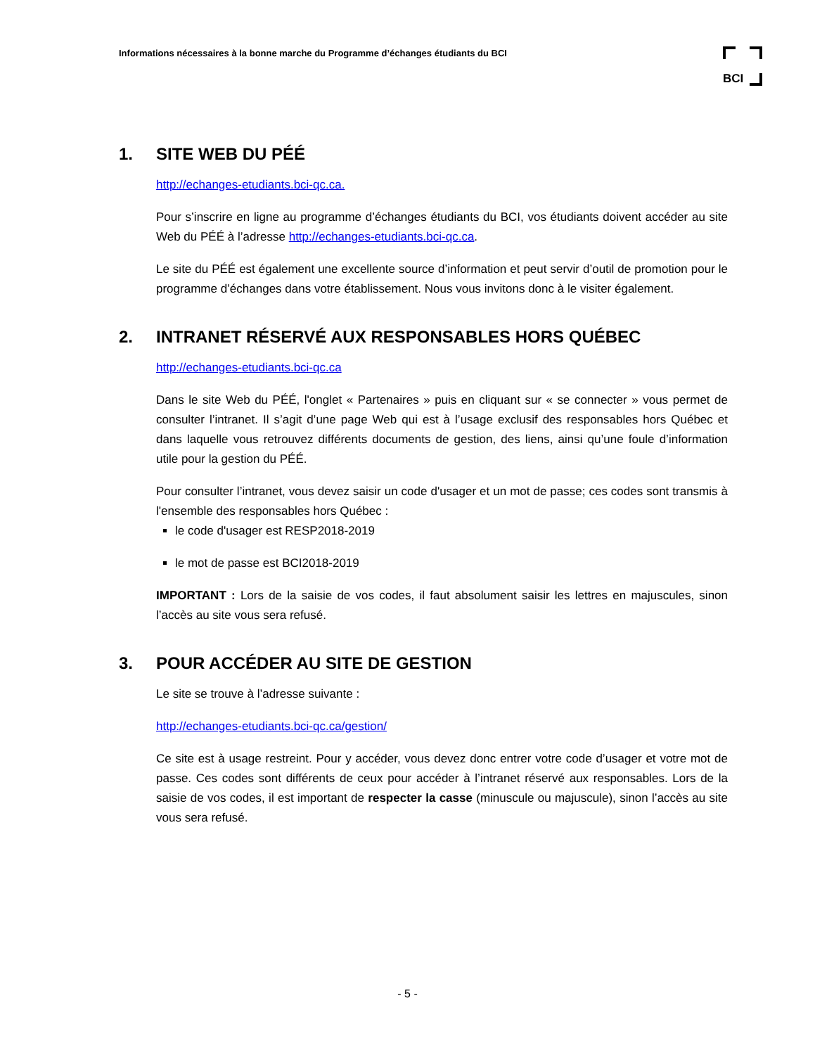Informations nécessaires à la bonne marche du Programme d’échanges étudiants du BCI
BCI
1. SITE WEB DU PÉÉ
http://echanges-etudiants.bci-qc.ca.
Pour s’inscrire en ligne au programme d’échanges étudiants du BCI, vos étudiants doivent accéder au site Web du PÉÉ à l’adresse http://echanges-etudiants.bci-qc.ca.
Le site du PÉÉ est également une excellente source d’information et peut servir d’outil de promotion pour le programme d’échanges dans votre établissement. Nous vous invitons donc à le visiter également.
2. INTRANET RÉSERVÉ AUX RESPONSABLES HORS QUÉBEC
http://echanges-etudiants.bci-qc.ca
Dans le site Web du PÉÉ, l'onglet « Partenaires » puis en cliquant sur « se connecter » vous permet de consulter l’intranet. Il s’agit d’une page Web qui est à l’usage exclusif des responsables hors Québec et dans laquelle vous retrouvez différents documents de gestion, des liens, ainsi qu’une foule d’information utile pour la gestion du PÉÉ.
Pour consulter l’intranet, vous devez saisir un code d'usager et un mot de passe; ces codes sont transmis à l'ensemble des responsables hors Québec :
le code d'usager est RESP2018-2019
le mot de passe est BCI2018-2019
IMPORTANT : Lors de la saisie de vos codes, il faut absolument saisir les lettres en majuscules, sinon l’accès au site vous sera refusé.
3. POUR ACCÉDER AU SITE DE GESTION
Le site se trouve à l’adresse suivante :
http://echanges-etudiants.bci-qc.ca/gestion/
Ce site est à usage restreint. Pour y accéder, vous devez donc entrer votre code d’usager et votre mot de passe. Ces codes sont différents de ceux pour accéder à l’intranet réservé aux responsables. Lors de la saisie de vos codes, il est important de respecter la casse (minuscule ou majuscule), sinon l’accès au site vous sera refusé.
- 5 -